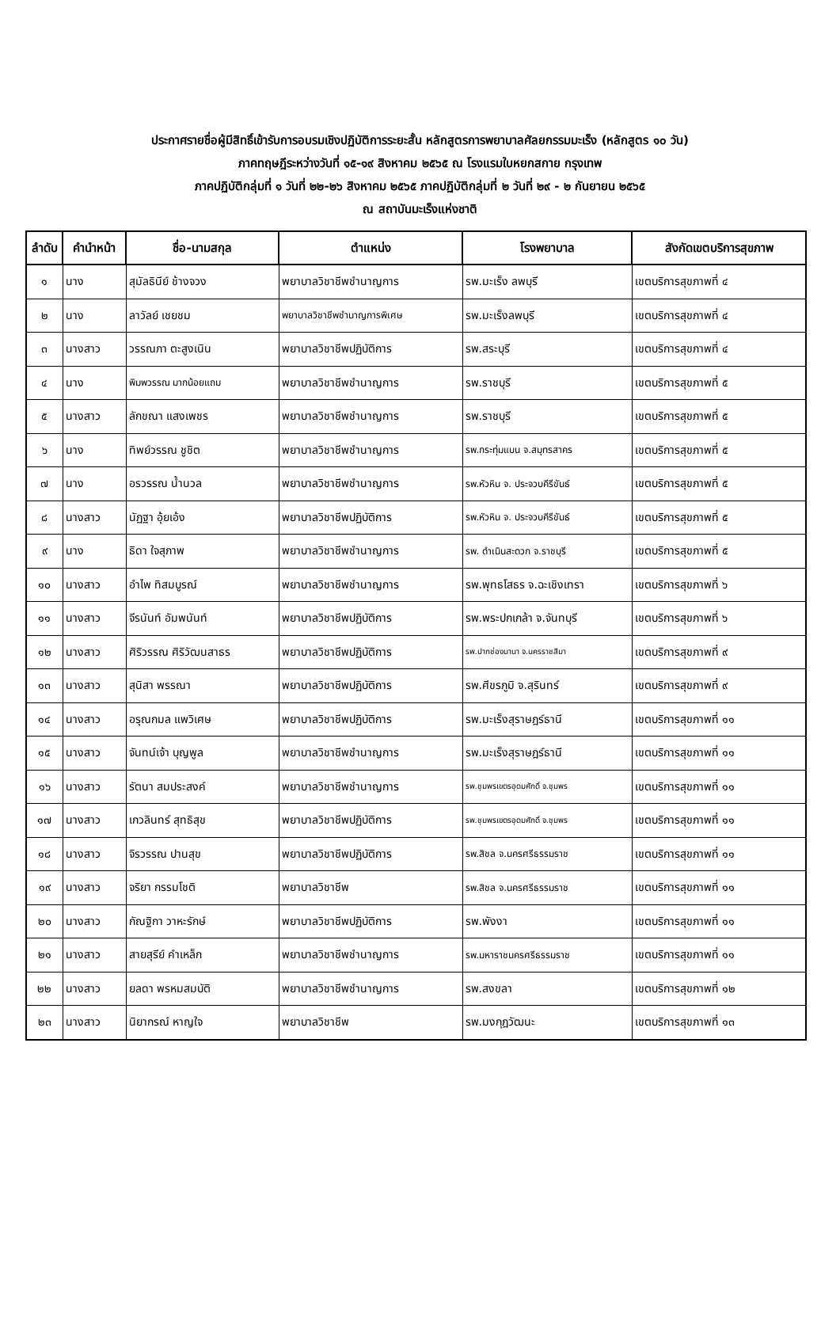ประกาศรายชื่อผู้มีสิทธิ์เข้ารับการอบรมเชิงปฏิบัติการระยะสั้น หลักสูตรการพยาบาลศัลยกรรมมะเร็ง (หลักสูตร ๑๐ วัน)
ภาคทฤษฎีระหว่างวันที่ ๑๕-๑๙ สิงหาคม ๒๕๖๕ ณ โรงแรมใบหยกสกาย กรุงเทพ
ภาคปฏิบัติกลุ่มที่ ๑ วันที่ ๒๒-๒๖ สิงหาคม ๒๕๖๕ ภาคปฏิบัติกลุ่มที่ ๒ วันที่ ๒๙ - ๒ กันยายน ๒๕๖๕
ณ สถาบันมะเร็งแห่งชาติ
| ลำดับ | คำนำหน้า | ชื่อ-นามสกุล | ตำแหน่ง | โรงพยาบาล | สังกัดเขตบริการสุขภาพ |
| --- | --- | --- | --- | --- | --- |
| ๑ | นาง | สุมัลธินีย์ ช้างจวง | พยาบาลวิชาชีพชำนาญการ | รพ.มะเร็ง ลพบุรี | เขตบริการสุขภาพที่ ๔ |
| ๒ | นาง | ลาวัลย์ เชยชม | พยาบาลวิชาชีพชำนาญการพิเศษ | รพ.มะเร็งลพบุรี | เขตบริการสุขภาพที่ ๔ |
| ๓ | นางสาว | วรรณภา ตะสูงเนิน | พยาบาลวิชาชีพปฏิบัติการ | รพ.สระบุรี | เขตบริการสุขภาพที่ ๔ |
| ๔ | นาง | พิมพวรรณ มากน้อยแถม | พยาบาลวิชาชีพชำนาญการ | รพ.ราชบุรี | เขตบริการสุขภาพที่ ๕ |
| ๕ | นางสาว | ลักขณา แสงเพชร | พยาบาลวิชาชีพชำนาญการ | รพ.ราชบุรี | เขตบริการสุขภาพที่ ๕ |
| ๖ | นาง | ทิพย์วรรณ ชูชิต | พยาบาลวิชาชีพชำนาญการ | รพ.กระทุ่มแบน จ.สมุทรสาคร | เขตบริการสุขภาพที่ ๕ |
| ๗ | นาง | อรวรรณ น้ำนวล | พยาบาลวิชาชีพชำนาญการ | รพ.หัวหิน จ. ประจวบคีรีขันธ์ | เขตบริการสุขภาพที่ ๕ |
| ๘ | นางสาว | นัฏฐา อุ้ยเอ้ง | พยาบาลวิชาชีพปฏิบัติการ | รพ.หัวหิน จ. ประจวบคีรีขันธ์ | เขตบริการสุขภาพที่ ๕ |
| ๙ | นาง | ธิดา ใจสุภาพ | พยาบาลวิชาชีพชำนาญการ | รพ. ดำเนินสะดวก จ.ราชบุรี | เขตบริการสุขภาพที่ ๕ |
| ๑๐ | นางสาว | อำไพ ทิสมบูรณ์ | พยาบาลวิชาชีพชำนาญการ | รพ.พุทธโสธร จ.ฉะเชิงเทรา | เขตบริการสุขภาพที่ ๖ |
| ๑๑ | นางสาว | จีรนันท์ อัมพนันท์ | พยาบาลวิชาชีพปฏิบัติการ | รพ.พระปกเกล้า จ.จันทบุรี | เขตบริการสุขภาพที่ ๖ |
| ๑๒ | นางสาว | ศิริวรรณ ศิริวัฒนสาธร | พยาบาลวิชาชีพปฏิบัติการ | รพ.ปากช่องนานา จ.นครราชสีมา | เขตบริการสุขภาพที่ ๙ |
| ๑๓ | นางสาว | สุนิสา พรรณา | พยาบาลวิชาชีพปฏิบัติการ | รพ.ศีขรภูมิ จ.สุรินทร์ | เขตบริการสุขภาพที่ ๙ |
| ๑๔ | นางสาว | อรุณกมล แพวิเศษ | พยาบาลวิชาชีพปฏิบัติการ | รพ.มะเร็งสุราษฎร์ธานี | เขตบริการสุขภาพที่ ๑๑ |
| ๑๕ | นางสาว | จันทน์เจ้า บุญพูล | พยาบาลวิชาชีพชำนาญการ | รพ.มะเร็งสุราษฎร์ธานี | เขตบริการสุขภาพที่ ๑๑ |
| ๑๖ | นางสาว | รัตนา สมประสงค์ | พยาบาลวิชาชีพชำนาญการ | รพ.ชุมพรเขตรอุดมศักดิ์ จ.ชุมพร | เขตบริการสุขภาพที่ ๑๑ |
| ๑๗ | นางสาว | เกวลินทร์ สุทธิสุข | พยาบาลวิชาชีพปฏิบัติการ | รพ.ชุมพรเขตรอุดมศักดิ์ จ.ชุมพร | เขตบริการสุขภาพที่ ๑๑ |
| ๑๘ | นางสาว | จิรวรรณ ปานสุข | พยาบาลวิชาชีพปฏิบัติการ | รพ.สิชล จ.นครศรีธรรมราช | เขตบริการสุขภาพที่ ๑๑ |
| ๑๙ | นางสาว | จริยา กรรมโชติ | พยาบาลวิชาชีพ | รพ.สิชล จ.นครศรีธรรมราช | เขตบริการสุขภาพที่ ๑๑ |
| ๒๐ | นางสาว | กัณฐิกา วาหะรักษ์ | พยาบาลวิชาชีพปฏิบัติการ | รพ.พังงา | เขตบริการสุขภาพที่ ๑๑ |
| ๒๑ | นางสาว | สายสุรีย์ คำเหล็ก | พยาบาลวิชาชีพชำนาญการ | รพ.มหาราชนครศรีธรรมราช | เขตบริการสุขภาพที่ ๑๑ |
| ๒๒ | นางสาว | ยลดา พรหมสมบัติ | พยาบาลวิชาชีพชำนาญการ | รพ.สงขลา | เขตบริการสุขภาพที่ ๑๒ |
| ๒๓ | นางสาว | นิยากรณ์ หาญใจ | พยาบาลวิชาชีพ | รพ.มงกุฎวัฒนะ | เขตบริการสุขภาพที่ ๑๓ |